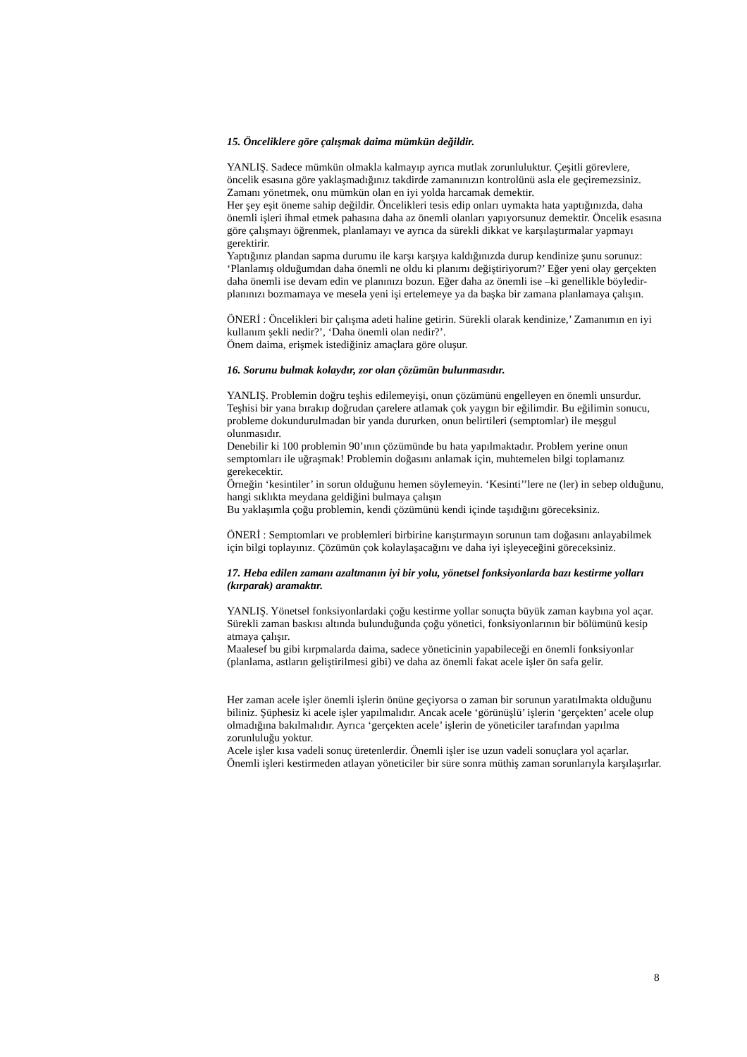15. Önceliklere göre çalışmak daima mümkün değildir.
YANLIŞ. Sadece mümkün olmakla kalmayıp ayrıca mutlak zorunluluktur. Çeşitli görevlere, öncelik esasına göre yaklaşmadığınız takdirde zamanınızın kontrolünü asla ele geçiremezsiniz. Zamanı yönetmek, onu mümkün olan en iyi yolda harcamak demektir.
Her şey eşit öneme sahip değildir. Öncelikleri tesis edip onları uymakta hata yaptığınızda, daha önemli işleri ihmal etmek pahasına daha az önemli olanları yapıyorsunuz demektir. Öncelik esasına göre çalışmayı öğrenmek, planlamayı ve ayrıca da sürekli dikkat ve karşılaştırmalar yapmayı gerektirir.
Yaptığınız plandan sapma durumu ile karşı karşıya kaldığınızda durup kendinize şunu sorunuz:
‘Planlamış olduğumdan daha önemli ne oldu ki planımı değiştiriyorum?’ Eğer yeni olay gerçekten daha önemli ise devam edin ve planınızı bozun. Eğer daha az önemli ise –ki genellikle böyledir- planınızı bozmamaya ve mesela yeni işi ertelemeye ya da başka bir zamana planlamaya çalışın.
ÖNERİ : Öncelikleri bir çalışma adeti haline getirin. Sürekli olarak kendinize,’ Zamanımın en iyi kullanım şekli nedir?’, ‘Daha önemli olan nedir?’.
Önem daima, erişmek istediğiniz amaçlara göre oluşur.
16. Sorunu bulmak kolaydır, zor olan çözümün bulunmasıdır.
YANLIŞ. Problemin doğru teşhis edilemeyişi, onun çözümünü engelleyen en önemli unsurdur. Teşhisi bir yana bırakıp doğrudan çarelere atlamak çok yaygın bir eğilimdir. Bu eğilimin sonucu, probleme dokundurulmadan bir yanda dururken, onun belirtileri (semptomlar) ile meşgul olunmasıdır.
Denebilir ki 100 problemin 90’ının çözümünde bu hata yapılmaktadır. Problem yerine onun semptomları ile uğraşmak! Problemin doğasını anlamak için, muhtemelen bilgi toplamanız gerekecektir.
Örneğin ‘kesintiler’ in sorun olduğunu hemen söylemeyin. ‘Kesinti’’lere ne (ler) in sebep olduğunu, hangi sıklıkta meydana geldiğini bulmaya çalışın
Bu yaklaşımla çoğu problemin, kendi çözümünü kendi içinde taşıdığını göreceksiniz.
ÖNERİ : Semptomları ve problemleri birbirine karıştırmayın sorunun tam doğasını anlayabilmek için bilgi toplayınız. Çözümün çok kolaylaşacağını ve daha iyi işleyeceğini göreceksiniz.
17. Heba edilen zamanı azaltmanın iyi bir yolu, yönetsel fonksiyonlarda bazı kestirme yolları (kırparak) aramaktır.
YANLIŞ. Yönetsel fonksiyonlardaki çoğu kestirme yollar sonuçta büyük zaman kaybına yol açar. Sürekli zaman baskısı altında bulunduğunda çoğu yönetici, fonksiyonlarının bir bölümünü kesip atmaya çalışır.
Maalesef bu gibi kırpmalarda daima, sadece yöneticinin yapabileceği en önemli fonksiyonlar (planlama, astların geliştirilmesi gibi) ve daha az önemli fakat acele işler ön safa gelir.
Her zaman acele işler önemli işlerin önüne geçiyorsa o zaman bir sorunun yaratılmakta olduğunu biliniz. Şüphesiz ki acele işler yapılmalıdır. Ancak acele ‘görünüşlü’ işlerin ‘gerçekten’ acele olup olmadığına bakılmalıdır. Ayrıca ‘gerçekten acele’ işlerin de yöneticiler tarafından yapılma zorunluluğu yoktur.
Acele işler kısa vadeli sonuç üretenlerdir. Önemli işler ise uzun vadeli sonuçlara yol açarlar. Önemli işleri kestirmeden atlayan yöneticiler bir süre sonra müthiş zaman sorunlarıyla karşılaşırlar.
8